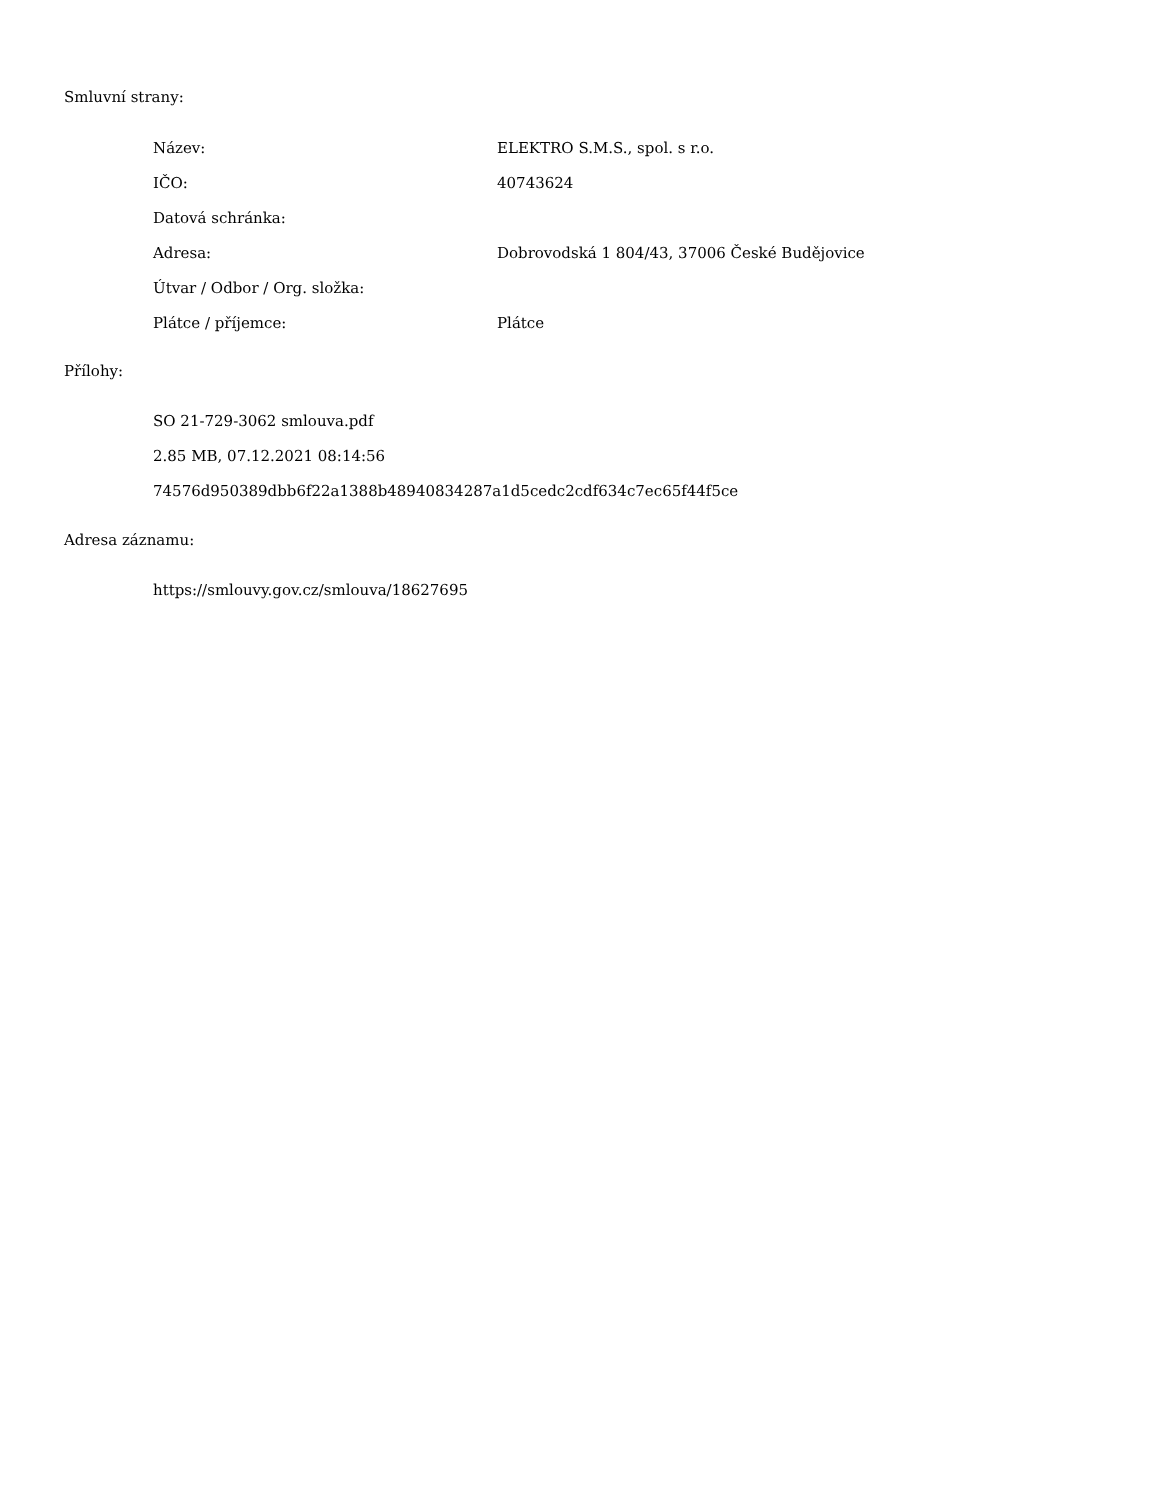Smluvní strany:
| Název: | ELEKTRO S.M.S., spol. s r.o. |
| IČO: | 40743624 |
| Datová schránka: | |
| Adresa: | Dobrovodská 1 804/43, 37006 České Budějovice |
| Útvar / Odbor / Org. složka: | |
| Plátce / příjemce: | Plátce |
Přílohy:
SO 21-729-3062 smlouva.pdf
2.85 MB, 07.12.2021 08:14:56
74576d950389dbb6f22a1388b48940834287a1d5cedc2cdf634c7ec65f44f5ce
Adresa záznamu:
https://smlouvy.gov.cz/smlouva/18627695